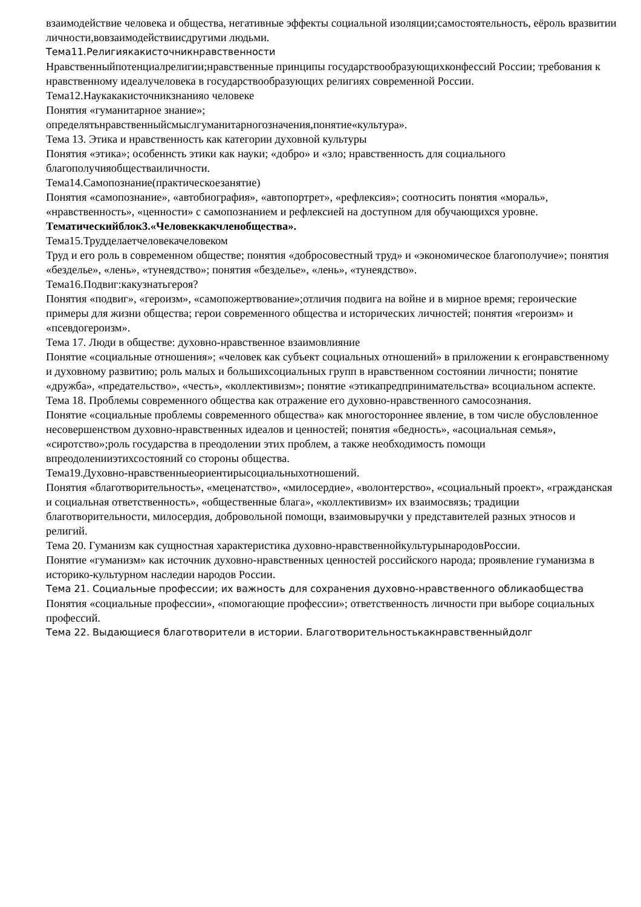взаимодействие человека и общества, негативные эффекты социальной изоляции;самостоятельность, еёроль вразвитии личности,вовзаимодействиисдругими людьми.
Тема11.Религиякакисточникнравственности
Нравственныйпотенциалрелигии;нравственные принципы государствообразующихконфессий России; требования к нравственному идеалучеловека в государствообразующих религиях современной России.
Тема12.Наукакакисточникзнанияо человеке
Понятия «гуманитарное знание»;
определятьнравственныйсмыслгуманитарногозначения,понятие«культура».
Тема 13. Этика и нравственность как категории духовной культуры
Понятия «этика»; особеннсть этики как науки; «добро» и «зло; нравственность для социального благополучияобществаиличности.
Тема14.Самопознание(практическоезанятие)
Понятия «самопознание», «автобиография», «автопортрет», «рефлексия»; соотносить понятия «мораль», «нравственность», «ценности» с самопознанием и рефлексией на доступном для обучающихся уровне.
Тематическийблок3.«Человеккакчленобщества».
Тема15.Трудделаетчеловекачеловеком
Труд и его роль в современном обществе; понятия «добросовестный труд» и «экономическое благополучие»; понятия «безделье», «лень», «тунеядство»; понятия «безделье», «лень», «тунеядство».
Тема16.Подвиг:какузнатьгероя?
Понятия «подвиг», «героизм», «самопожертвование»;отличия подвига на войне и в мирное время; героические примеры для жизни общества; герои современного общества и исторических личностей; понятия «героизм» и «псевдогероизм».
Тема 17. Люди в обществе: духовно-нравственное взаимовлияние
Понятие «социальные отношения»; «человек как субъект социальных отношений» в приложении к егонравственному и духовному развитию; роль малых и большихсоциальных групп в нравственном состоянии личности; понятие «дружба», «предательство», «честь», «коллективизм»; понятие «этикапредпринимательства» всоциальном аспекте.
Тема 18. Проблемы современного общества как отражение его духовно-нравственного самосознания.
Понятие «социальные проблемы современного общества» как многостороннее явление, в том числе обусловленное несовершенством духовно-нравственных идеалов и ценностей; понятия «бедность», «асоциальная семья», «сиротство»;роль государства в преодолении этих проблем, а также необходимость помощи впреодоленииэтихсостояний со стороны общества.
Тема19.Духовно-нравственныеориентирысоциальныхотношений.
Понятия «благотворительность», «меценатство», «милосердие», «волонтерство», «социальный проект», «гражданская и социальная ответственность», «общественные блага», «коллективизм» их взаимосвязь; традиции благотворительности, милосердия, добровольной помощи, взаимовыручки у представителей разных этносов и религий.
Тема 20. Гуманизм как сущностная характеристика духовно-нравственнойкультурынародовРоссии.
Понятие «гуманизм» как источник духовно-нравственных ценностей российского народа; проявление гуманизма в историко-культурном наследии народов России.
Тема 21. Социальные профессии; их важность для сохранения духовно-нравственного обликаобщества
Понятия «социальные профессии», «помогающие профессии»; ответственность личности при выборе социальных профессий.
Тема 22. Выдающиеся благотворители в истории. Благотворительностькакнравственныйдолг